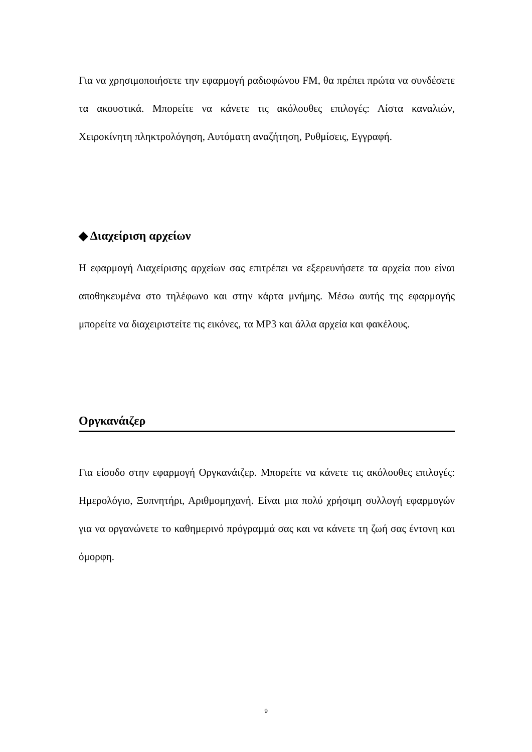Για να χρησιμοποιήσετε την εφαρμογή ραδιοφώνου FM, θα πρέπει πρώτα να συνδέσετε τα ακουστικά. Μπορείτε να κάνετε τις ακόλουθες επιλογές: Λίστα καναλιών, Χειροκίνητη πληκτρολόγηση, Αυτόματη αναζήτηση, Ρυθμίσεις, Εγγραφή.
◆ Διαχείριση αρχείων
Η εφαρμογή Διαχείρισης αρχείων σας επιτρέπει να εξερευνήσετε τα αρχεία που είναι αποθηκευμένα στο τηλέφωνο και στην κάρτα μνήμης. Μέσω αυτής της εφαρμογής μπορείτε να διαχειριστείτε τις εικόνες, τα MP3 και άλλα αρχεία και φακέλους.
Οργκανάιζερ
Για είσοδο στην εφαρμογή Οργκανάιζερ. Μπορείτε να κάνετε τις ακόλουθες επιλογές: Ημερολόγιο, Ξυπνητήρι, Αριθμομηχανή. Είναι μια πολύ χρήσιμη συλλογή εφαρμογών για να οργανώνετε το καθημερινό πρόγραμμά σας και να κάνετε τη ζωή σας έντονη και όμορφη.
9